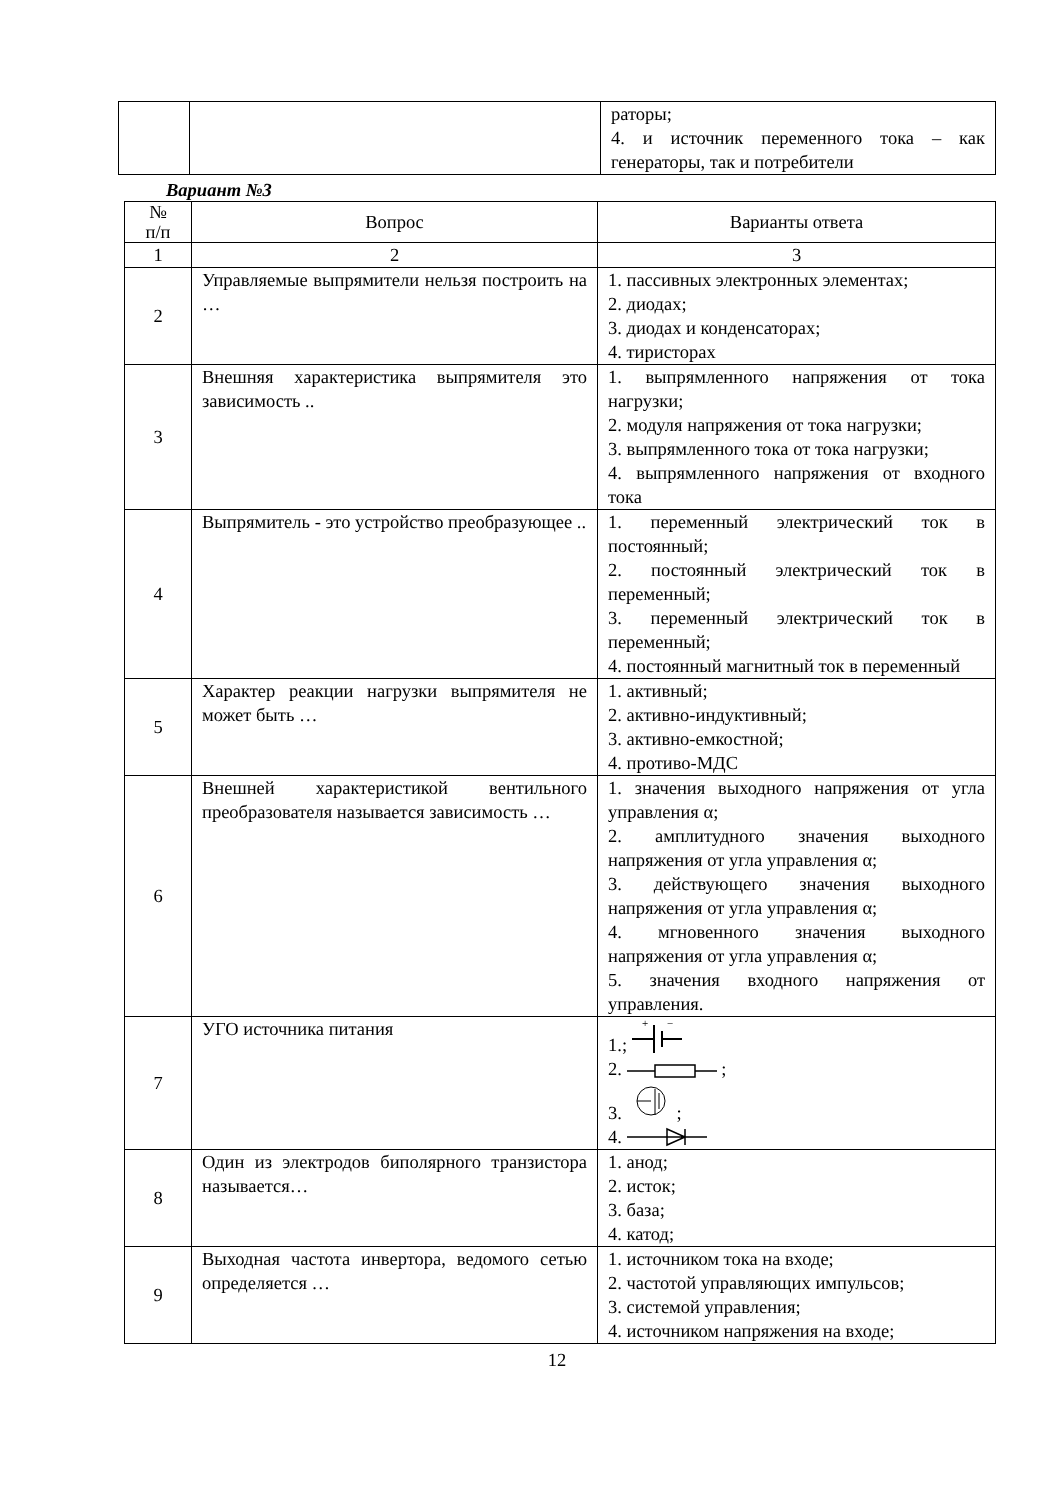| | | раторы; 4. и источник переменного тока – как генераторы, так и потребители |
Вариант №3
| № п/п | Вопрос | Варианты ответа |
| --- | --- | --- |
| 1 | 2 | 3 |
| 2 | Управляемые выпрямители нельзя построить на … | 1. пассивных электронных элементах; 2. диодах; 3. диодах и конденсаторах; 4. тиристорах |
| 3 | Внешняя характеристика выпрямителя это зависимость .. | 1. выпрямленного напряжения от тока нагрузки; 2. модуля напряжения от тока нагрузки; 3. выпрямленного тока от тока нагрузки; 4. выпрямленного напряжения от входного тока |
| 4 | Выпрямитель - это устройство преобразующее .. | 1. переменный электрический ток в постоянный; 2. постоянный электрический ток в переменный; 3. переменный электрический ток в переменный; 4. постоянный магнитный ток в переменный |
| 5 | Характер реакции нагрузки выпрямителя не может быть … | 1. активный; 2. активно-индуктивный; 3. активно-емкостной; 4. противо-МДС |
| 6 | Внешней характеристикой вентильного преобразователя называется зависимость … | 1. значения выходного напряжения от угла управления α; 2. амплитудного значения выходного напряжения от угла управления α; 3. действующего значения выходного напряжения от угла управления α; 4. мгновенного значения выходного напряжения от угла управления α; 5. значения входного напряжения от управления. |
| 7 | УГО источника питания | 1.; + − 2. ; 3. ; 4. |
| 8 | Один из электродов биполярного транзистора называется… | 1. анод; 2. исток; 3. база; 4. катод; |
| 9 | Выходная частота инвертора, ведомого сетью определяется … | 1. источником тока на входе; 2. частотой управляющих импульсов; 3. системой управления; 4. источником напряжения на входе; |
12